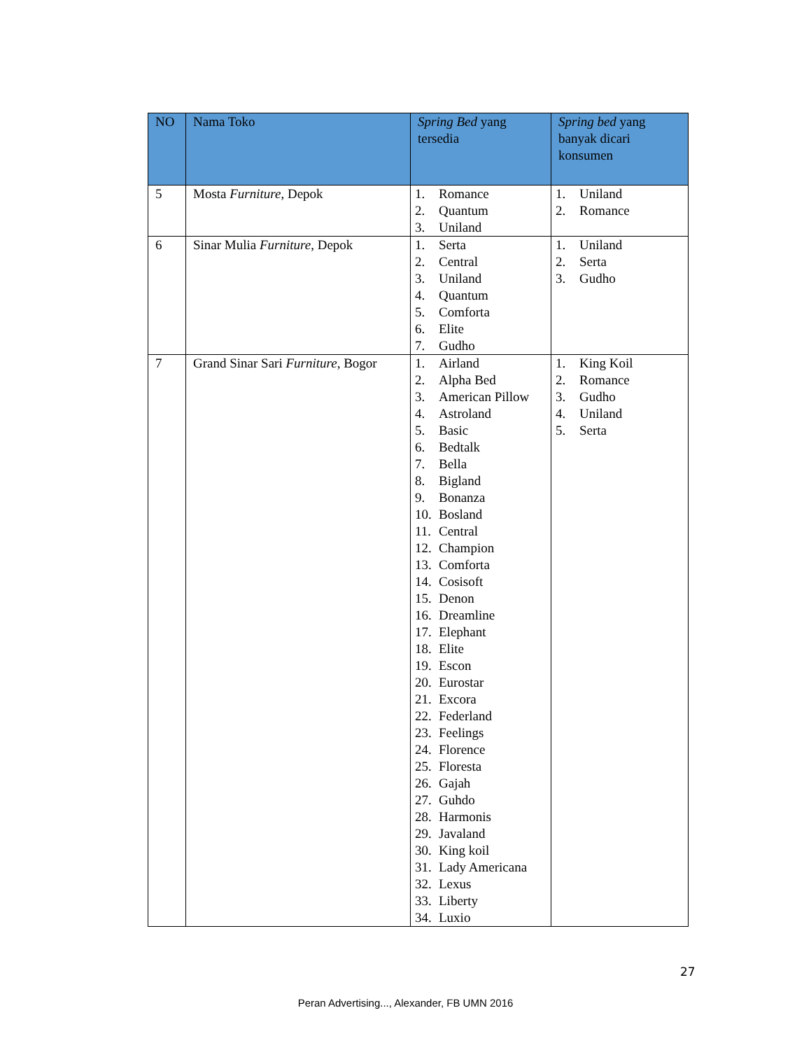| NO | Nama Toko | Spring Bed yang tersedia | Spring bed yang banyak dicari konsumen |
| --- | --- | --- | --- |
| 5 | Mosta Furniture , Depok | 1. Romance 2. Quantum 3. Uniland | 1. Uniland 2. Romance |
| 6 | Sinar Mulia Furniture , Depok | 1. Serta 2. Central 3. Uniland 4. Quantum 5. Comforta 6. Elite 7. Gudho | 1. Uniland 2. Serta 3. Gudho |
| 7 | Grand Sinar Sari Furniture , Bogor | 1. Airland 2. Alpha Bed 3. American Pillow 4. Astroland 5. Basic 6. Bedtalk 7. Bella 8. Bigland 9. Bonanza 10. Bosland 11. Central 12. Champion 13. Comforta 14. Cosisoft 15. Denon 16. Dreamline 17. Elephant 18. Elite 19. Escon 20. Eurostar 21. Excora 22. Federland 23. Feelings 24. Florence 25. Floresta 26. Gajah 27. Guhdo 28. Harmonis 29. Javaland 30. King koil 31. Lady Americana 32. Lexus 33. Liberty 34. Luxio | 1. King Koil 2. Romance 3. Gudho 4. Uniland 5. Serta |
27
Peran Advertising..., Alexander, FB UMN 2016